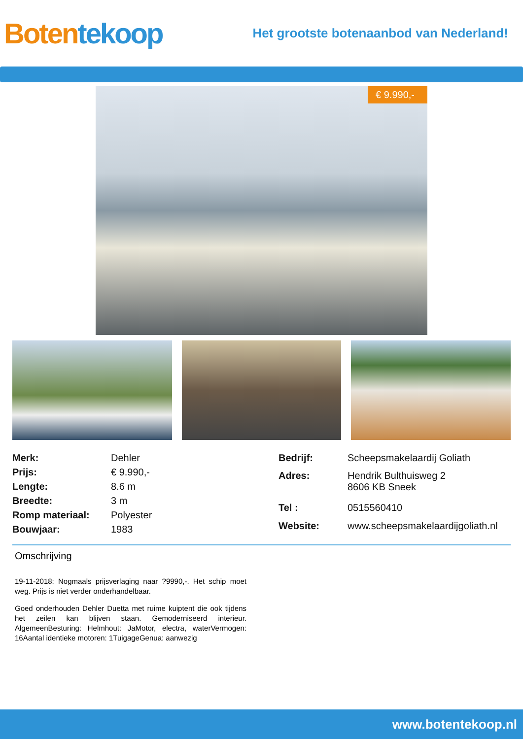Boten tekoop
Het grootste botenaanbod van Nederland!
€ 9.990,-
| Merk: | Dehler |
| Prijs: | € 9.990,- |
| Lengte: | 8.6 m |
| Breedte: | 3 m |
| Romp materiaal: | Polyester |
| Bouwjaar: | 1983 |
| Bedrijf: | Scheepsmakelaardij Goliath |
| Adres: | Hendrik Bulthuisweg 2 8606 KB Sneek |
| Tel : | 0515560410 |
| Website: | www.scheepsmakelaardijgoliath.nl |
Omschrijving
19-11-2018: Nogmaals prijsverlaging naar ?9990,-. Het schip moet weg. Prijs is niet verder onderhandelbaar.
Goed onderhouden Dehler Duetta met ruime kuiptent die ook tijdens het zeilen kan blijven staan. Gemoderniseerd interieur. AlgemeenBesturing: Helmhout: JaMotor, electra, waterVermogen: 16Aantal identieke motoren: 1TuigageGenua: aanwezig
www.botentekoop.nl